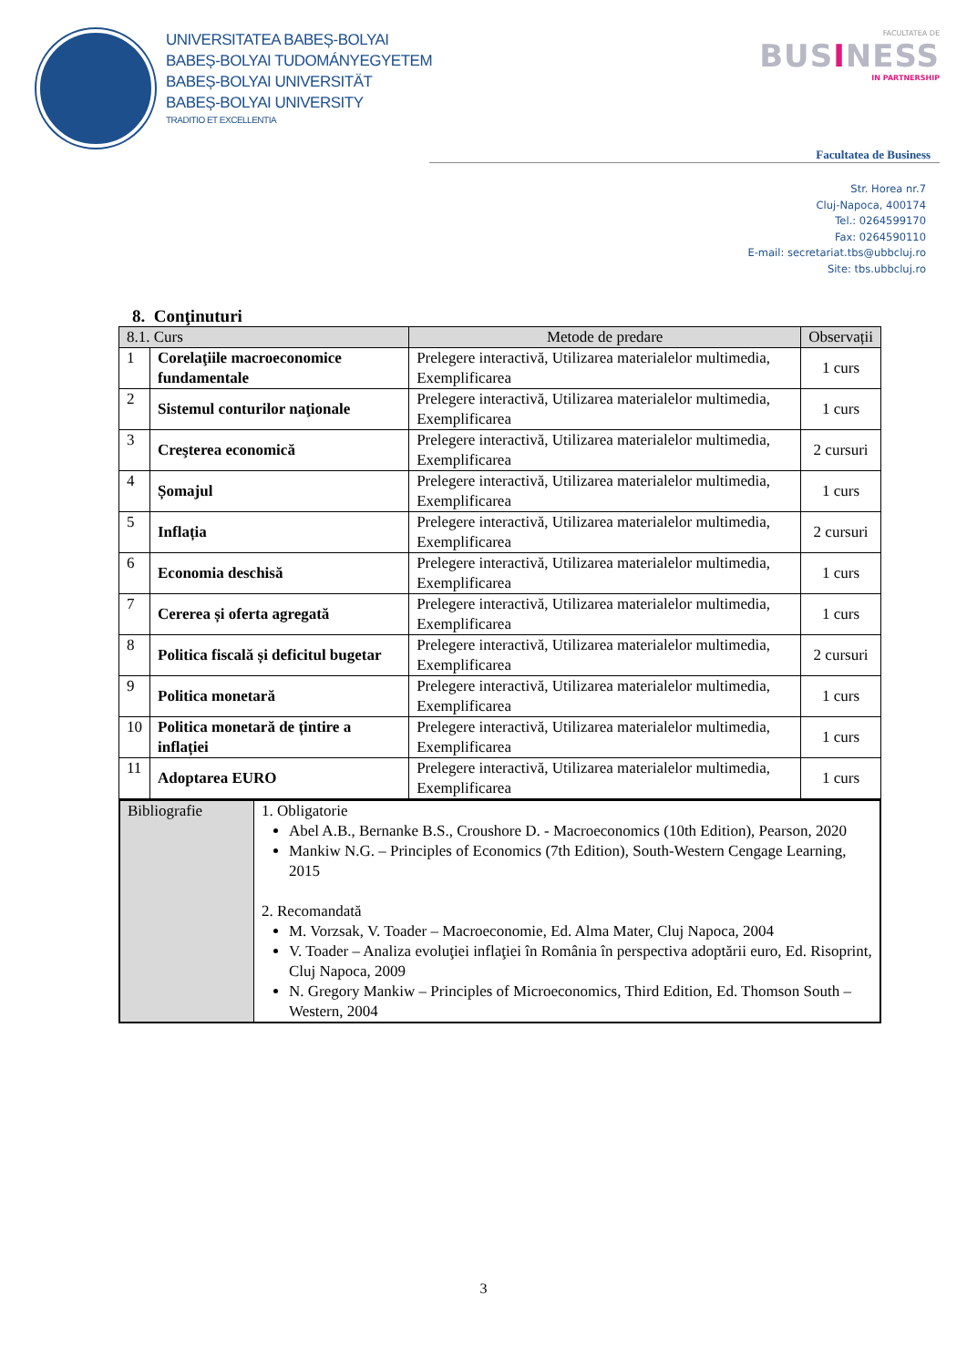UNIVERSITATEA BABEȘ-BOLYAI
BABEȘ-BOLYAI TUDOMÁNYEGYETEM
BABEȘ-BOLYAI UNIVERSITÄT
BABEȘ-BOLYAI UNIVERSITY
TRADITIO ET EXCELLENTIA
FACULTATEA DE
BUSINESS
IN PARTNERSHIP
Facultatea de Business
Str. Horea nr.7
Cluj-Napoca, 400174
Tel.: 0264599170
Fax: 0264590110
E-mail: secretariat.tbs@ubbcluj.ro
Site: tbs.ubbcluj.ro
8. Conţinuturi
| 8.1. Curs | | Metode de predare | Observații |
| --- | --- | --- | --- |
| 1 | Corelaţiile macroeconomice fundamentale | Prelegere interactivă, Utilizarea materialelor multimedia, Exemplificarea | 1 curs |
| 2 | Sistemul conturilor naţionale | Prelegere interactivă, Utilizarea materialelor multimedia, Exemplificarea | 1 curs |
| 3 | Creşterea economică | Prelegere interactivă, Utilizarea materialelor multimedia, Exemplificarea | 2 cursuri |
| 4 | Șomajul | Prelegere interactivă, Utilizarea materialelor multimedia, Exemplificarea | 1 curs |
| 5 | Inflația | Prelegere interactivă, Utilizarea materialelor multimedia, Exemplificarea | 2 cursuri |
| 6 | Economia deschisă | Prelegere interactivă, Utilizarea materialelor multimedia, Exemplificarea | 1 curs |
| 7 | Cererea și oferta agregată | Prelegere interactivă, Utilizarea materialelor multimedia, Exemplificarea | 1 curs |
| 8 | Politica fiscală și deficitul bugetar | Prelegere interactivă, Utilizarea materialelor multimedia, Exemplificarea | 2 cursuri |
| 9 | Politica monetară | Prelegere interactivă, Utilizarea materialelor multimedia, Exemplificarea | 1 curs |
| 10 | Politica monetară de țintire a inflației | Prelegere interactivă, Utilizarea materialelor multimedia, Exemplificarea | 1 curs |
| 11 | Adoptarea EURO | Prelegere interactivă, Utilizarea materialelor multimedia, Exemplificarea | 1 curs |
| Bibliografie | 1. Obligatorie Abel A.B., Bernanke B.S., Croushore D. - Macroeconomics (10th Edition), Pearson, 2020 Mankiw N.G. – Principles of Economics (7th Edition), South-Western Cengage Learning, 2015 2. Recomandată M. Vorzsak, V. Toader – Macroeconomie, Ed. Alma Mater, Cluj Napoca, 2004 V. Toader – Analiza evoluţiei inflaţiei în România în perspectiva adoptării euro, Ed. Risoprint, Cluj Napoca, 2009 N. Gregory Mankiw – Principles of Microeconomics, Third Edition, Ed. Thomson South – Western, 2004 |
3